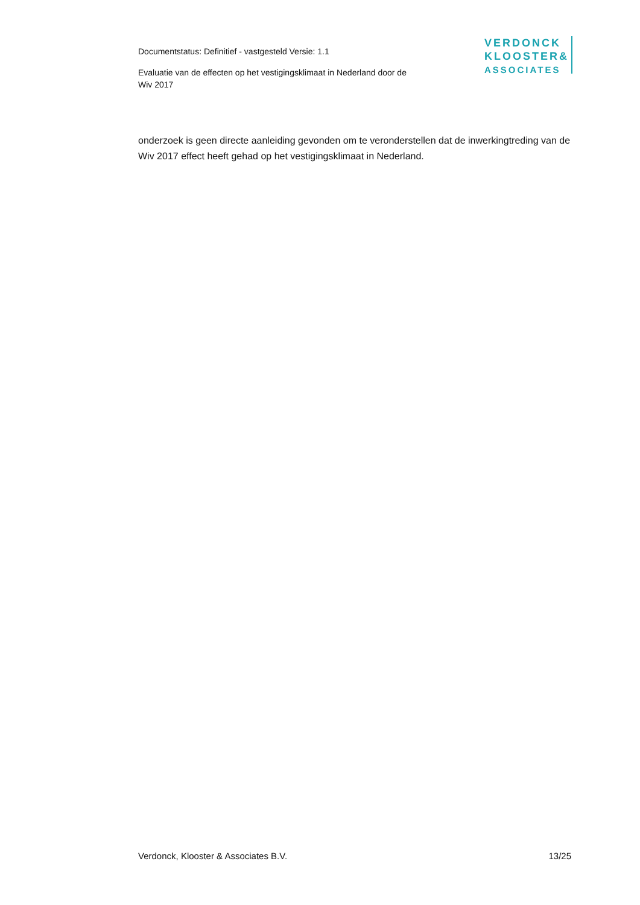Documentstatus: Definitief - vastgesteld Versie: 1.1
Evaluatie van de effecten op het vestigingsklimaat in Nederland door de Wiv 2017
VERDONCK
KLOOSTER&
ASSOCIATES
onderzoek is geen directe aanleiding gevonden om te veronderstellen dat de inwerkingtreding van de Wiv 2017 effect heeft gehad op het vestigingsklimaat in Nederland.
Verdonck, Klooster & Associates B.V. 13/25